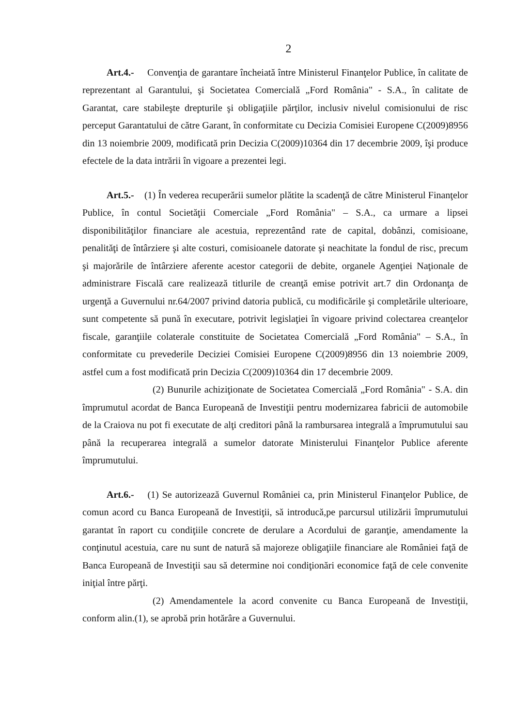2
Art.4.- Convenţia de garantare încheiată între Ministerul Finanţelor Publice, în calitate de reprezentant al Garantului, şi Societatea Comercială „Ford România" - S.A., în calitate de Garantat, care stabileşte drepturile şi obligaţiile părţilor, inclusiv nivelul comisionului de risc perceput Garantatului de către Garant, în conformitate cu Decizia Comisiei Europene C(2009)8956 din 13 noiembrie 2009, modificată prin Decizia C(2009)10364 din 17 decembrie 2009, îşi produce efectele de la data intrării în vigoare a prezentei legi.
Art.5.- (1) În vederea recuperării sumelor plătite la scadenţă de către Ministerul Finanţelor Publice, în contul Societăţii Comerciale „Ford România" – S.A., ca urmare a lipsei disponibilităţilor financiare ale acestuia, reprezentând rate de capital, dobânzi, comisioane, penalităţi de întârziere şi alte costuri, comisioanele datorate şi neachitate la fondul de risc, precum şi majorările de întârziere aferente acestor categorii de debite, organele Agenţiei Naţionale de administrare Fiscală care realizează titlurile de creanţă emise potrivit art.7 din Ordonanţa de urgenţă a Guvernului nr.64/2007 privind datoria publică, cu modificările şi completările ulterioare, sunt competente să pună în executare, potrivit legislaţiei în vigoare privind colectarea creanţelor fiscale, garanţiile colaterale constituite de Societatea Comercială „Ford România" – S.A., în conformitate cu prevederile Deciziei Comisiei Europene C(2009)8956 din 13 noiembrie 2009, astfel cum a fost modificată prin Decizia C(2009)10364 din 17 decembrie 2009.
(2) Bunurile achiziţionate de Societatea Comercială „Ford România" - S.A. din împrumutul acordat de Banca Europeană de Investiţii pentru modernizarea fabricii de automobile de la Craiova nu pot fi executate de alţi creditori până la rambursarea integrală a împrumutului sau până la recuperarea integrală a sumelor datorate Ministerului Finanţelor Publice aferente împrumutului.
Art.6.- (1) Se autorizează Guvernul României ca, prin Ministerul Finanţelor Publice, de comun acord cu Banca Europeană de Investiţii, să introducă,pe parcursul utilizării împrumutului garantat în raport cu condiţiile concrete de derulare a Acordului de garanţie, amendamente la conţinutul acestuia, care nu sunt de natură să majoreze obligaţiile financiare ale României faţă de Banca Europeană de Investiţii sau să determine noi condiţionări economice faţă de cele convenite iniţial între părţi.
(2) Amendamentele la acord convenite cu Banca Europeană de Investiţii, conform alin.(1), se aprobă prin hotărâre a Guvernului.